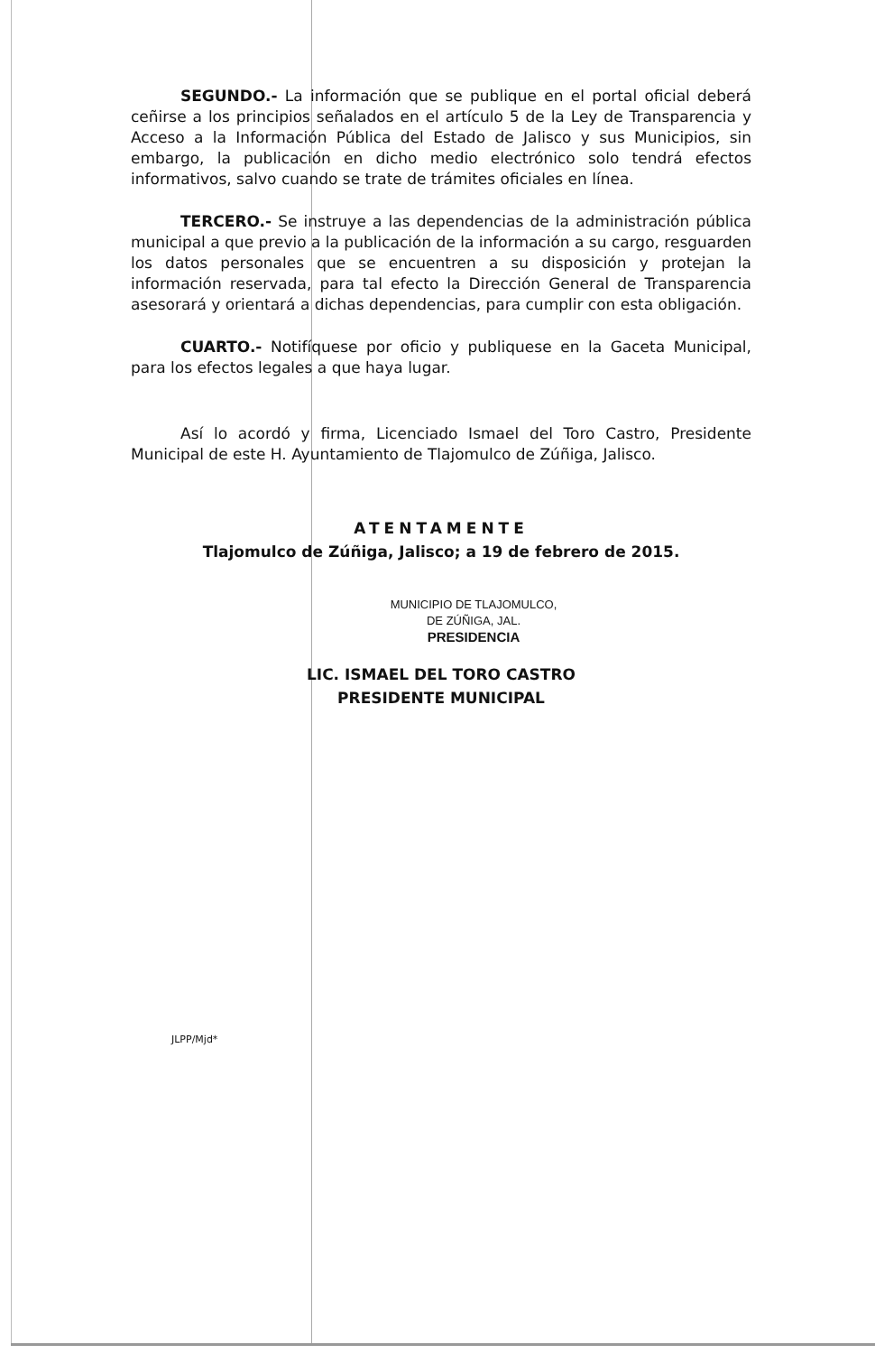SEGUNDO.- La información que se publique en el portal oficial deberá ceñirse a los principios señalados en el artículo 5 de la Ley de Transparencia y Acceso a la Información Pública del Estado de Jalisco y sus Municipios, sin embargo, la publicación en dicho medio electrónico solo tendrá efectos informativos, salvo cuando se trate de trámites oficiales en línea.
TERCERO.- Se instruye a las dependencias de la administración pública municipal a que previo a la publicación de la información a su cargo, resguarden los datos personales que se encuentren a su disposición y protejan la información reservada, para tal efecto la Dirección General de Transparencia asesorará y orientará a dichas dependencias, para cumplir con esta obligación.
CUARTO.- Notifíquese por oficio y publiquese en la Gaceta Municipal, para los efectos legales a que haya lugar.
Así lo acordó y firma, Licenciado Ismael del Toro Castro, Presidente Municipal de este H. Ayuntamiento de Tlajomulco de Zúñiga, Jalisco.
ATENTAMENTE
Tlajomulco de Zúñiga, Jalisco; a 19 de febrero de 2015.
MUNICIPIO DE TLAJOMULCO,
DE ZÚÑIGA, JAL.
PRESIDENCIA
LIC. ISMAEL DEL TORO CASTRO
PRESIDENTE MUNICIPAL
JLPP/Mjd*